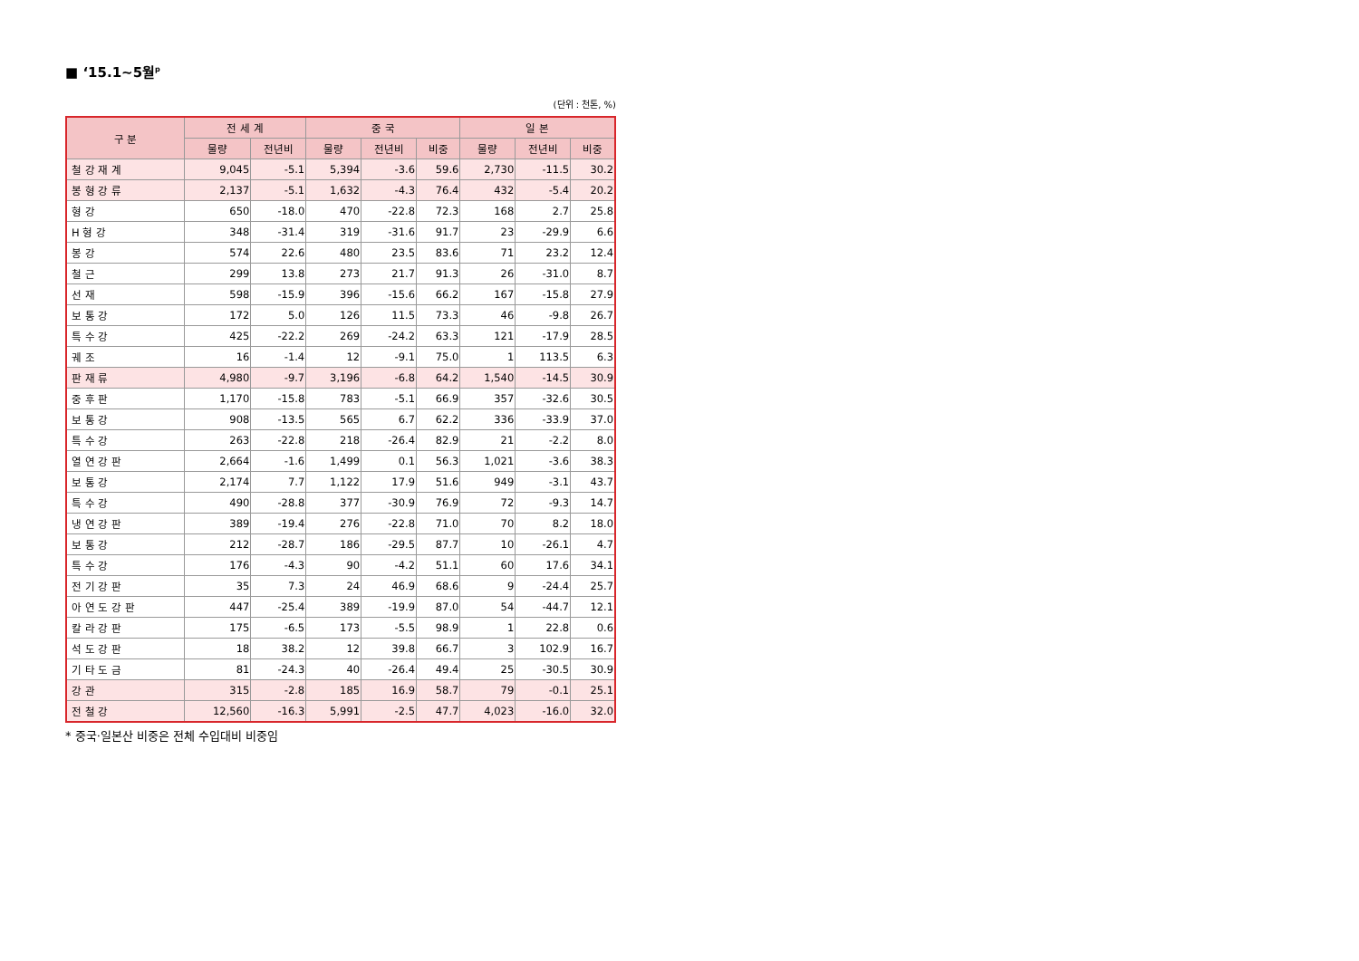■ ‘15.1~5월<sup>p</sup>
(단위 : 천톤, %)
| 구 분 | 전 세 계 | | 중 국 | | | 일 본 | | |
| --- | --- | --- | --- | --- | --- | --- | --- | --- |
| | 물량 | 전년비 | 물량 | 전년비 | 비중 | 물량 | 전년비 | 비중 |
| 철 강 재 계 | 9,045 | -5.1 | 5,394 | -3.6 | 59.6 | 2,730 | -11.5 | 30.2 |
| 봉 형 강 류 | 2,137 | -5.1 | 1,632 | -4.3 | 76.4 | 432 | -5.4 | 20.2 |
| 형 강 | 650 | -18.0 | 470 | -22.8 | 72.3 | 168 | 2.7 | 25.8 |
| H 형 강 | 348 | -31.4 | 319 | -31.6 | 91.7 | 23 | -29.9 | 6.6 |
| 봉 강 | 574 | 22.6 | 480 | 23.5 | 83.6 | 71 | 23.2 | 12.4 |
| 철 근 | 299 | 13.8 | 273 | 21.7 | 91.3 | 26 | -31.0 | 8.7 |
| 선 재 | 598 | -15.9 | 396 | -15.6 | 66.2 | 167 | -15.8 | 27.9 |
| 보 통 강 | 172 | 5.0 | 126 | 11.5 | 73.3 | 46 | -9.8 | 26.7 |
| 특 수 강 | 425 | -22.2 | 269 | -24.2 | 63.3 | 121 | -17.9 | 28.5 |
| 궤 조 | 16 | -1.4 | 12 | -9.1 | 75.0 | 1 | 113.5 | 6.3 |
| 판 재 류 | 4,980 | -9.7 | 3,196 | -6.8 | 64.2 | 1,540 | -14.5 | 30.9 |
| 중 후 판 | 1,170 | -15.8 | 783 | -5.1 | 66.9 | 357 | -32.6 | 30.5 |
| 보 통 강 | 908 | -13.5 | 565 | 6.7 | 62.2 | 336 | -33.9 | 37.0 |
| 특 수 강 | 263 | -22.8 | 218 | -26.4 | 82.9 | 21 | -2.2 | 8.0 |
| 열 연 강 판 | 2,664 | -1.6 | 1,499 | 0.1 | 56.3 | 1,021 | -3.6 | 38.3 |
| 보 통 강 | 2,174 | 7.7 | 1,122 | 17.9 | 51.6 | 949 | -3.1 | 43.7 |
| 특 수 강 | 490 | -28.8 | 377 | -30.9 | 76.9 | 72 | -9.3 | 14.7 |
| 냉 연 강 판 | 389 | -19.4 | 276 | -22.8 | 71.0 | 70 | 8.2 | 18.0 |
| 보 통 강 | 212 | -28.7 | 186 | -29.5 | 87.7 | 10 | -26.1 | 4.7 |
| 특 수 강 | 176 | -4.3 | 90 | -4.2 | 51.1 | 60 | 17.6 | 34.1 |
| 전 기 강 판 | 35 | 7.3 | 24 | 46.9 | 68.6 | 9 | -24.4 | 25.7 |
| 아 연 도 강 판 | 447 | -25.4 | 389 | -19.9 | 87.0 | 54 | -44.7 | 12.1 |
| 칼 라 강 판 | 175 | -6.5 | 173 | -5.5 | 98.9 | 1 | 22.8 | 0.6 |
| 석 도 강 판 | 18 | 38.2 | 12 | 39.8 | 66.7 | 3 | 102.9 | 16.7 |
| 기 타 도 금 | 81 | -24.3 | 40 | -26.4 | 49.4 | 25 | -30.5 | 30.9 |
| 강 관 | 315 | -2.8 | 185 | 16.9 | 58.7 | 79 | -0.1 | 25.1 |
| 전 철 강 | 12,560 | -16.3 | 5,991 | -2.5 | 47.7 | 4,023 | -16.0 | 32.0 |
* 중국·일본산 비중은 전체 수입대비 비중임